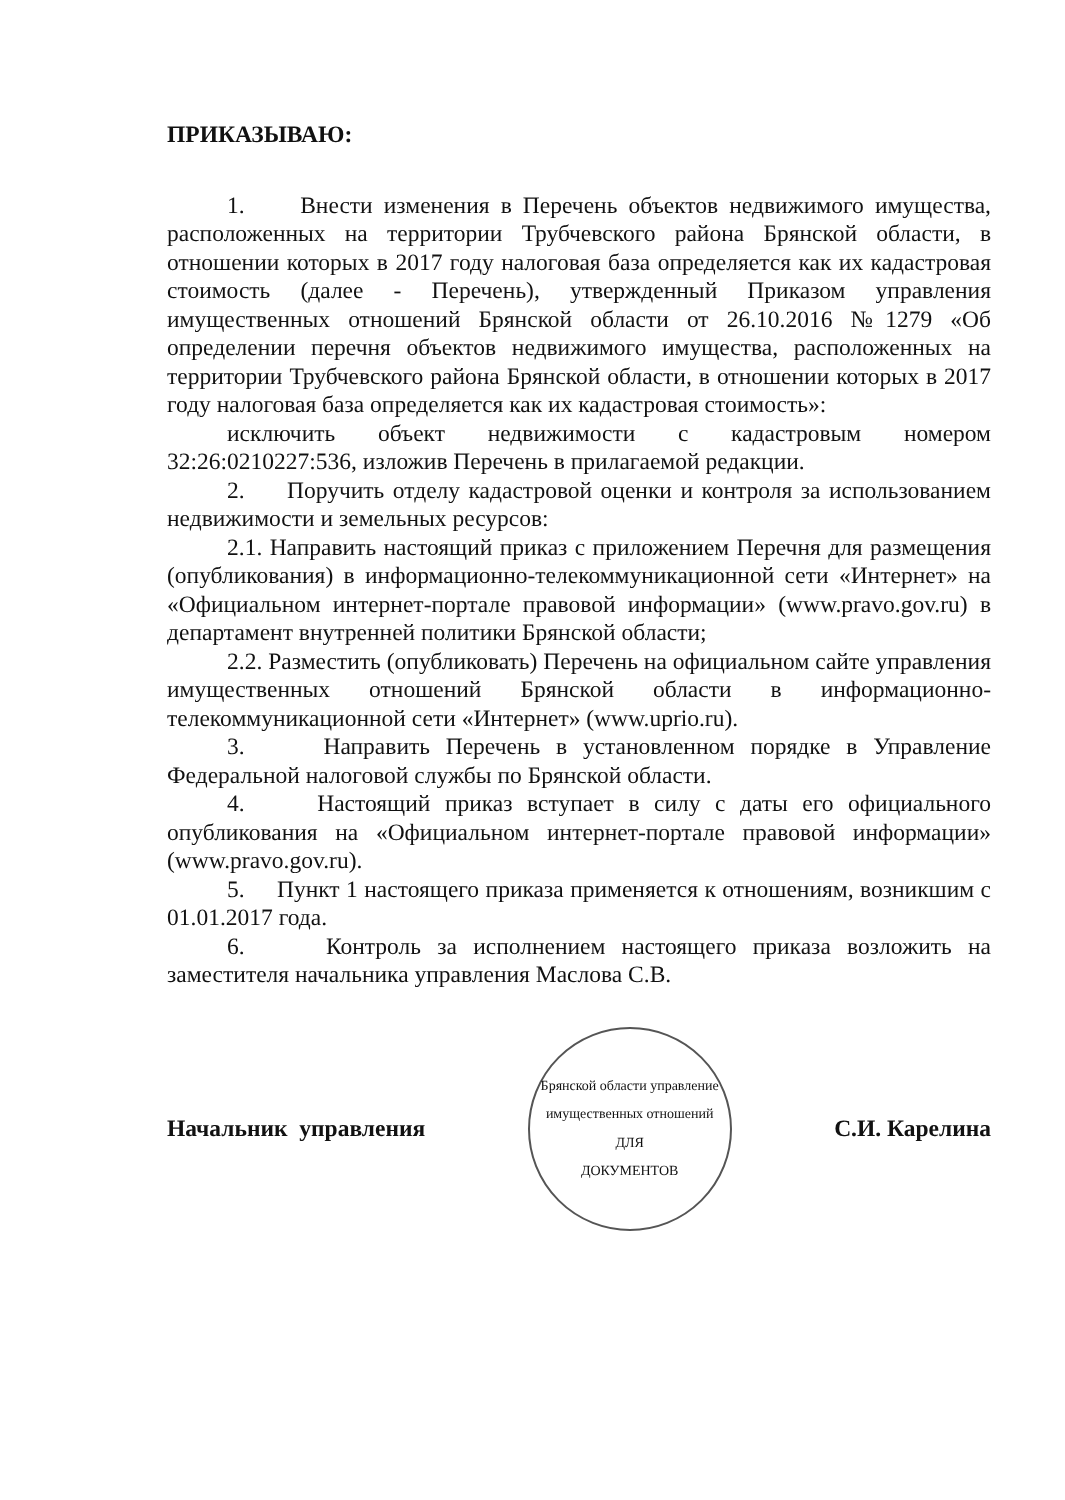ПРИКАЗЫВАЮ:
1. Внести изменения в Перечень объектов недвижимого имущества, расположенных на территории Трубчевского района Брянской области, в отношении которых в 2017 году налоговая база определяется как их кадастровая стоимость (далее - Перечень), утвержденный Приказом управления имущественных отношений Брянской области от 26.10.2016 №1279 «Об определении перечня объектов недвижимого имущества, расположенных на территории Трубчевского района Брянской области, в отношении которых в 2017 году налоговая база определяется как их кадастровая стоимость»:
исключить объект недвижимости с кадастровым номером 32:26:0210227:536, изложив Перечень в прилагаемой редакции.
2. Поручить отделу кадастровой оценки и контроля за использованием недвижимости и земельных ресурсов:
2.1. Направить настоящий приказ с приложением Перечня для размещения (опубликования) в информационно-телекоммуникационной сети «Интернет» на «Официальном интернет-портале правовой информации» (www.pravo.gov.ru) в департамент внутренней политики Брянской области;
2.2. Разместить (опубликовать) Перечень на официальном сайте управления имущественных отношений Брянской области в информационно-телекоммуникационной сети «Интернет» (www.uprio.ru).
3. Направить Перечень в установленном порядке в Управление Федеральной налоговой службы по Брянской области.
4. Настоящий приказ вступает в силу с даты его официального опубликования на «Официальном интернет-портале правовой информации» (www.pravo.gov.ru).
5. Пункт 1 настоящего приказа применяется к отношениям, возникшим с 01.01.2017 года.
6. Контроль за исполнением настоящего приказа возложить на заместителя начальника управления Маслова С.В.
Начальник управления
Брянской области управление имущественных отношений
ДЛЯ
ДОКУМЕНТОВ
С.И. Карелина